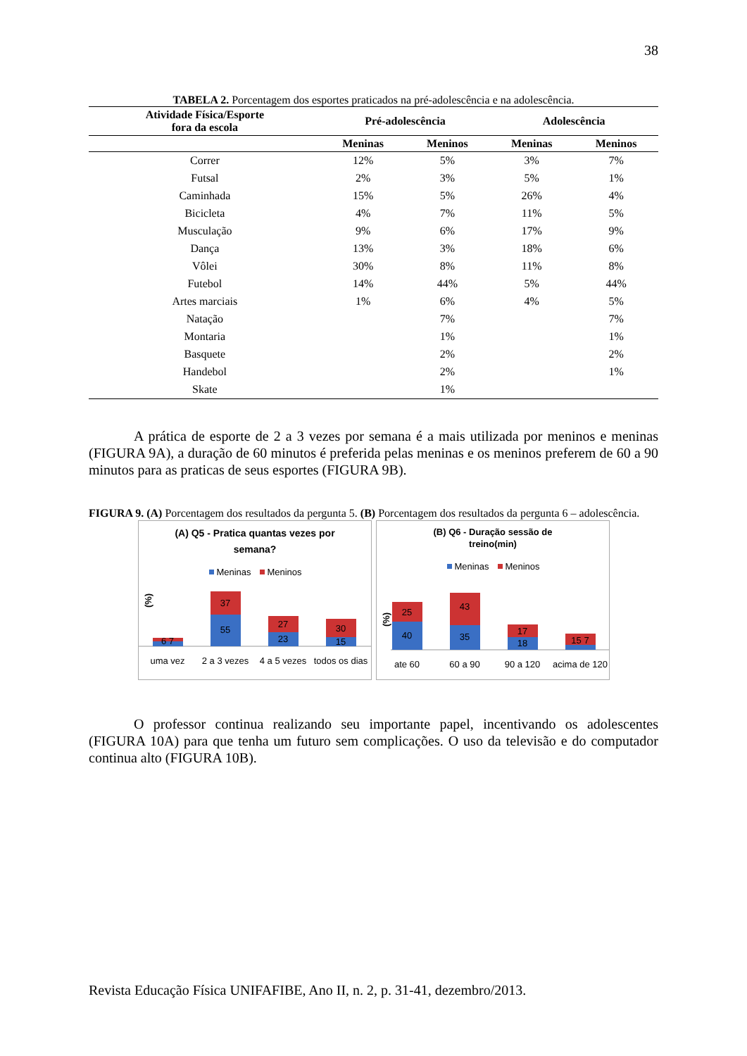38
TABELA 2. Porcentagem dos esportes praticados na pré-adolescência e na adolescência.
| Atividade Física/Esporte fora da escola | Pré-adolescência | | Adolescência | |
| --- | --- | --- | --- | --- |
| | Meninas | Meninos | Meninas | Meninos |
| Correr | 12% | 5% | 3% | 7% |
| Futsal | 2% | 3% | 5% | 1% |
| Caminhada | 15% | 5% | 26% | 4% |
| Bicicleta | 4% | 7% | 11% | 5% |
| Musculação | 9% | 6% | 17% | 9% |
| Dança | 13% | 3% | 18% | 6% |
| Vôlei | 30% | 8% | 11% | 8% |
| Futebol | 14% | 44% | 5% | 44% |
| Artes marciais | 1% | 6% | 4% | 5% |
| Natação | | 7% | | 7% |
| Montaria | | 1% | | 1% |
| Basquete | | 2% | | 2% |
| Handebol | | 2% | | 1% |
| Skate | | 1% | | |
A prática de esporte de 2 a 3 vezes por semana é a mais utilizada por meninos e meninas (FIGURA 9A), a duração de 60 minutos é preferida pelas meninas e os meninos preferem de 60 a 90 minutos para as praticas de seus esportes (FIGURA 9B).
FIGURA 9. (A) Porcentagem dos resultados da pergunta 5. (B) Porcentagem dos resultados da pergunta 6 – adolescência.
(A) Q5 - Pratica quantas vezes por
semana?
Meninas
Meninos
(%)
6 7
55
37
23
27
15
30
uma vez
2 a 3 vezes
4 a 5 vezes
todos os dias
(B) Q6 - Duração sessão de
treino(min)
Meninas
Meninos
(%)
40
25
35
43
18
17
15 7
ate 60
60 a 90
90 a 120
acima de 120
O professor continua realizando seu importante papel, incentivando os adolescentes (FIGURA 10A) para que tenha um futuro sem complicações. O uso da televisão e do computador continua alto (FIGURA 10B).
Revista Educação Física UNIFAFIBE, Ano II, n. 2, p. 31-41, dezembro/2013.